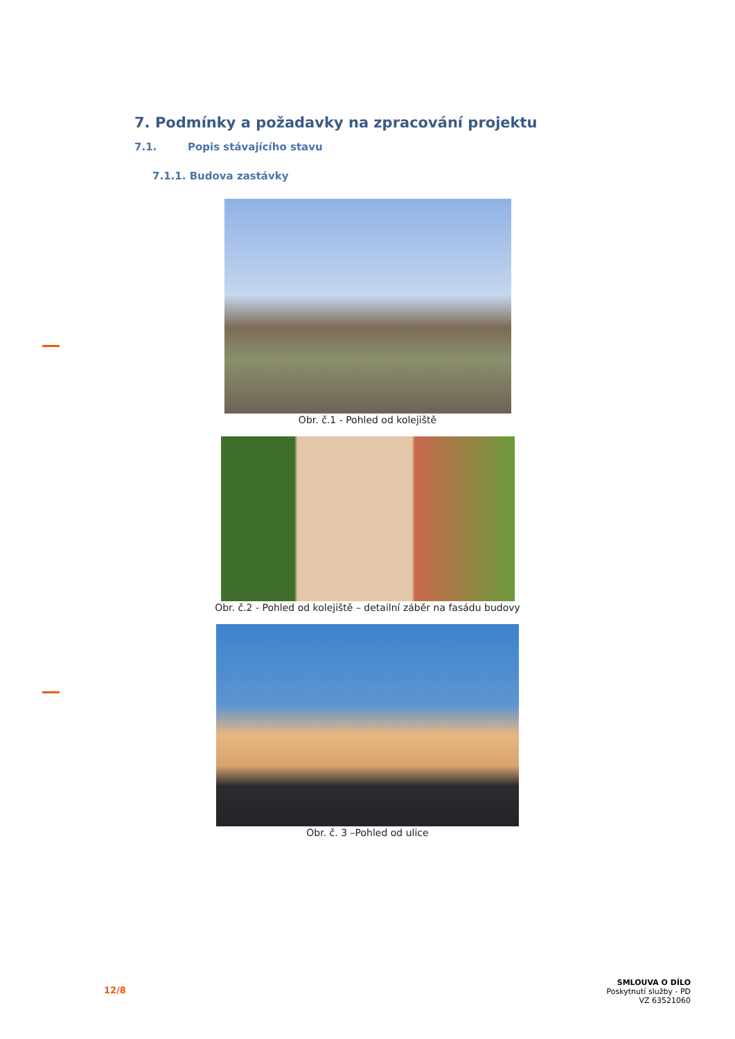7. Podmínky a požadavky na zpracování projektu
7.1. Popis stávajícího stavu
7.1.1. Budova zastávky
Obr. č.1 - Pohled od kolejiště
Obr. č.2 - Pohled od kolejiště – detailní záběr na fasádu budovy
Obr. č. 3 –Pohled od ulice
12/8
SMLOUVA O DÍLO
Poskytnutí služby - PD
VZ 63521060